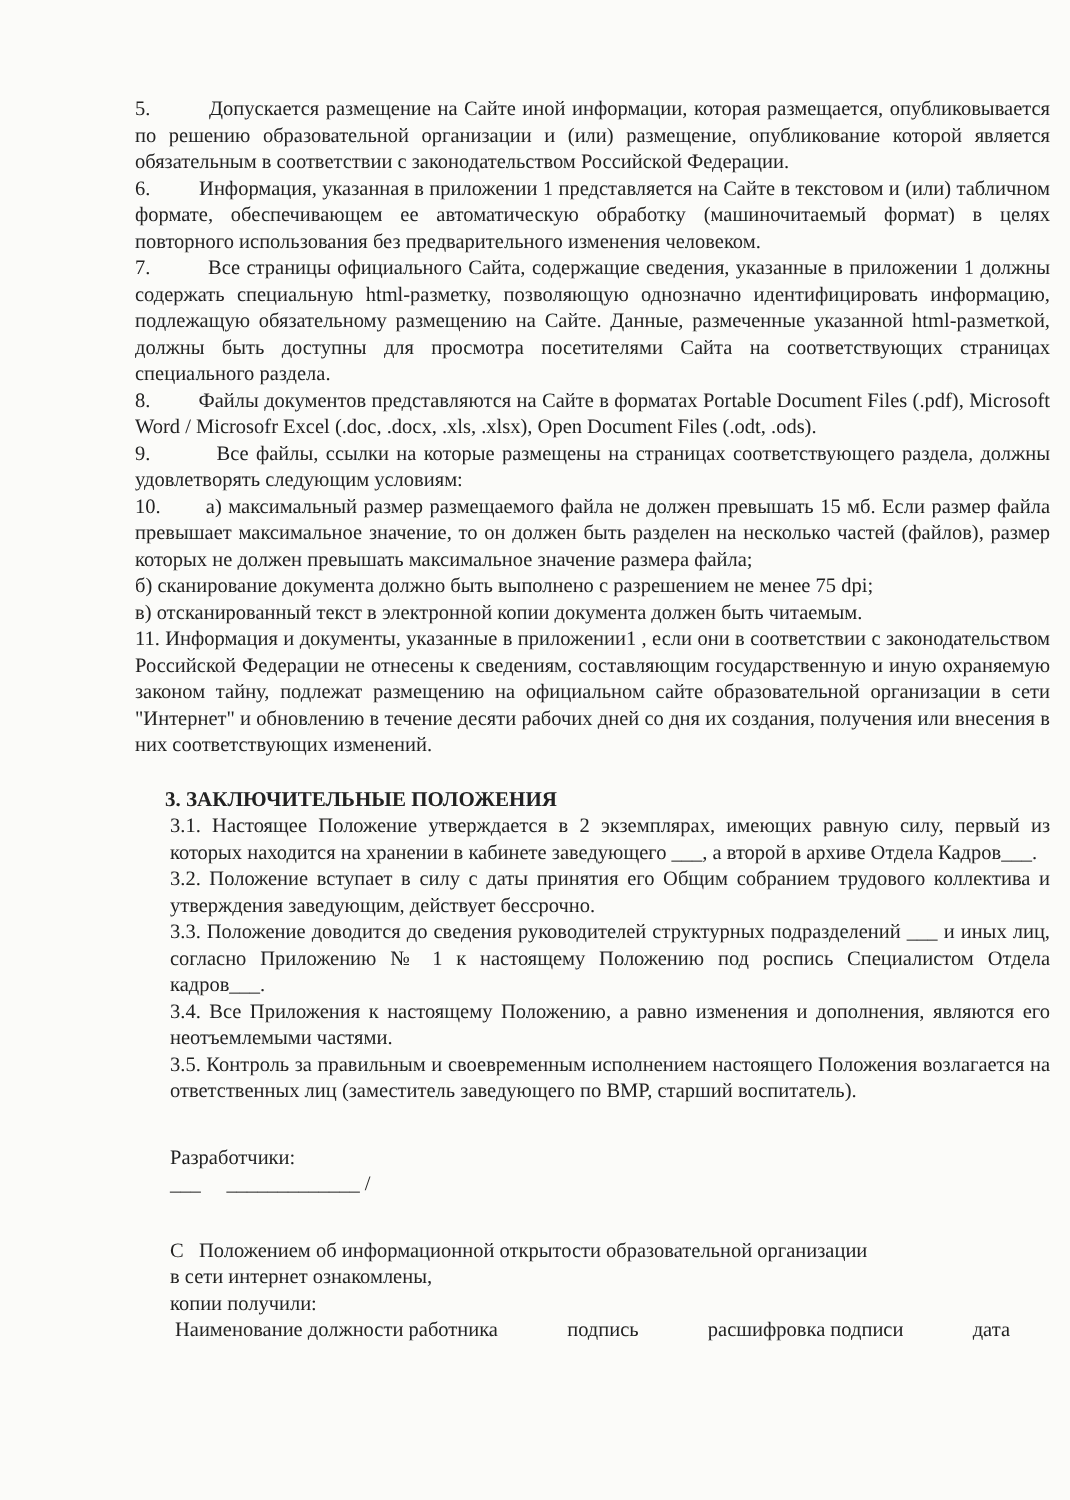5. Допускается размещение на Сайте иной информации, которая размещается, опубликовывается по решению образовательной организации и (или) размещение, опубликование которой является обязательным в соответствии с законодательством Российской Федерации.
6. Информация, указанная в приложении 1 представляется на Сайте в текстовом и (или) табличном формате, обеспечивающем ее автоматическую обработку (машиночитаемый формат) в целях повторного использования без предварительного изменения человеком.
7. Все страницы официального Сайта, содержащие сведения, указанные в приложении 1 должны содержать специальную html-разметку, позволяющую однозначно идентифицировать информацию, подлежащую обязательному размещению на Сайте. Данные, размеченные указанной html-разметкой, должны быть доступны для просмотра посетителями Сайта на соответствующих страницах специального раздела.
8. Файлы документов представляются на Сайте в форматах Portable Document Files (.pdf), Microsoft Word / Microsofr Excel (.doc, .docx, .xls, .xlsx), Open Document Files (.odt, .ods).
9. Все файлы, ссылки на которые размещены на страницах соответствующего раздела, должны удовлетворять следующим условиям:
10. а) максимальный размер размещаемого файла не должен превышать 15 мб. Если размер файла превышает максимальное значение, то он должен быть разделен на несколько частей (файлов), размер которых не должен превышать максимальное значение размера файла;
б) сканирование документа должно быть выполнено с разрешением не менее 75 dpi;
в) отсканированный текст в электронной копии документа должен быть читаемым.
11. Информация и документы, указанные в приложении1 , если они в соответствии с законодательством Российской Федерации не отнесены к сведениям, составляющим государственную и иную охраняемую законом тайну, подлежат размещению на официальном сайте образовательной организации в сети "Интернет" и обновлению в течение десяти рабочих дней со дня их создания, получения или внесения в них соответствующих изменений.
3. ЗАКЛЮЧИТЕЛЬНЫЕ ПОЛОЖЕНИЯ
3.1. Настоящее Положение утверждается в 2 экземплярах, имеющих равную силу, первый из которых находится на хранении в кабинете заведующего ___, а второй в архиве Отдела Кадров___.
3.2. Положение вступает в силу с даты принятия его Общим собранием трудового коллектива и утверждения заведующим, действует бессрочно.
3.3. Положение доводится до сведения руководителей структурных подразделений ___ и иных лиц, согласно Приложению № 1 к настоящему Положению под роспись Специалистом Отдела кадров___.
3.4. Все Приложения к настоящему Положению, а равно изменения и дополнения, являются его неотъемлемыми частями.
3.5. Контроль за правильным и своевременным исполнением настоящего Положения возлагается на ответственных лиц (заместитель заведующего по ВМР, старший воспитатель).
Разработчики:
___ _____________ /
С Положением об информационной открытости образовательной организации
в сети интернет ознакомлены,
копии получили:
Наименование должности работника подпись расшифровка подписи дата